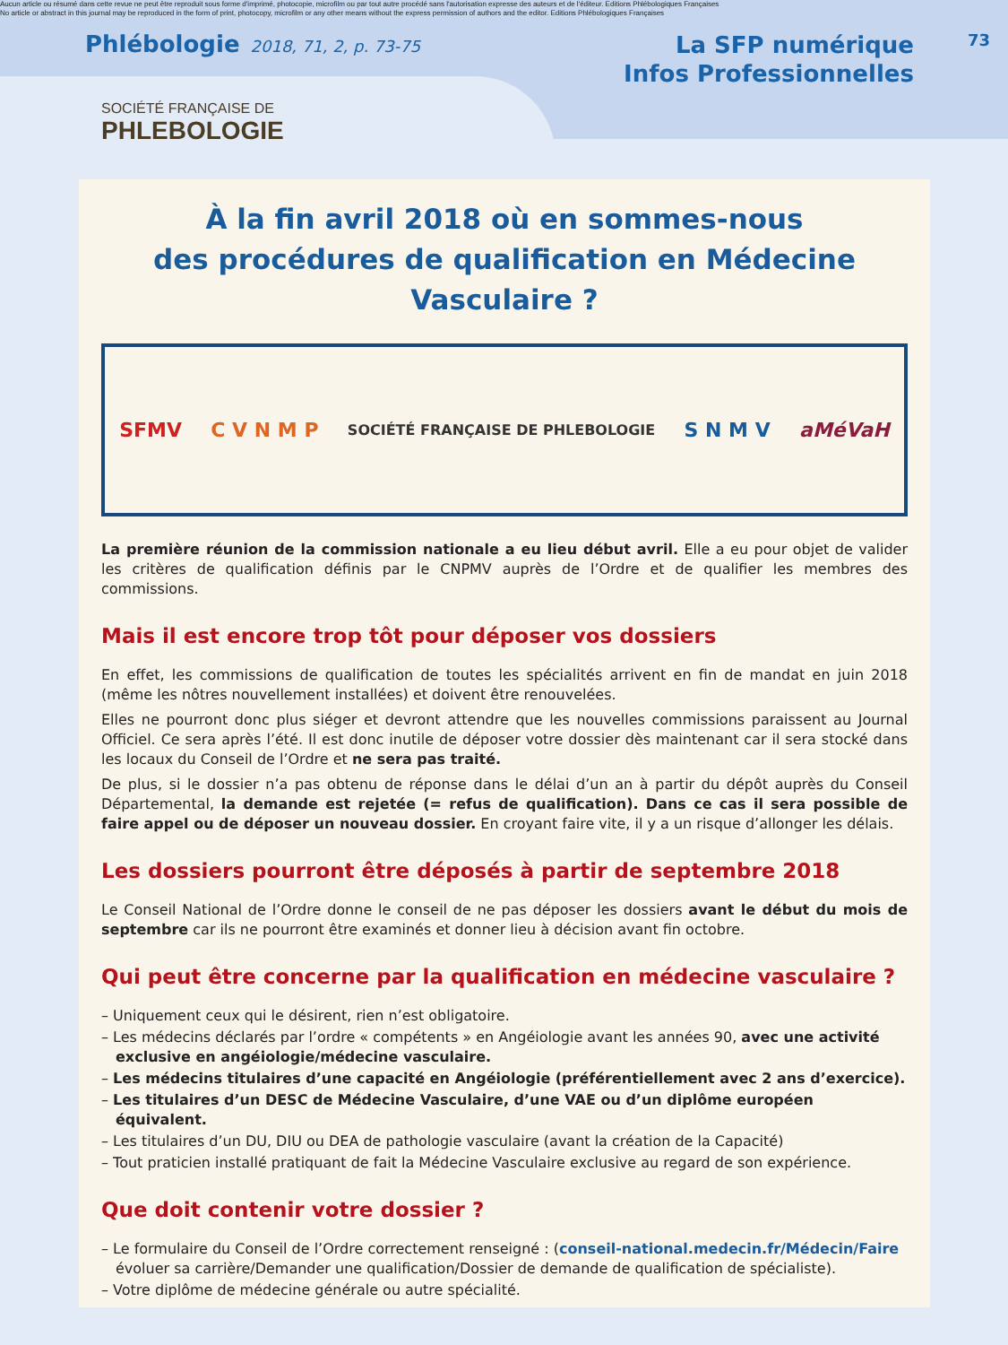Aucun article ou résumé dans cette revue ne peut être reproduit sous forme d'imprimé, photocopie, microfilm ou par tout autre procédé sans l'autorisation expresse des auteurs et de l'éditeur. Editions Phlébologiques Françaises
No article or abstract in this journal may be reproduced in the form of print, photocopy, microfilm or any other means without the express permission of authors and the editor. Editions Phlébologiques Françaises
Phlébologie 2018, 71, 2, p. 73-75
La SFP numérique
Infos Professionnelles
73
SOCIÉTÉ FRANÇAISE DE
PHLEBOLOGIE
À la fin avril 2018 où en sommes-nous
des procédures de qualification en Médecine Vasculaire ?
SFMV C V N M P SOCIÉTÉ FRANÇAISE DE PHLEBOLOGIE S N M V aMéVaH
La première réunion de la commission nationale a eu lieu début avril. Elle a eu pour objet de valider les critères de qualification définis par le CNPMV auprès de l’Ordre et de qualifier les membres des commissions.
Mais il est encore trop tôt pour déposer vos dossiers
En effet, les commissions de qualification de toutes les spécialités arrivent en fin de mandat en juin 2018 (même les nôtres nouvellement installées) et doivent être renouvelées.
Elles ne pourront donc plus siéger et devront attendre que les nouvelles commissions paraissent au Journal Officiel. Ce sera après l’été. Il est donc inutile de déposer votre dossier dès maintenant car il sera stocké dans les locaux du Conseil de l’Ordre et ne sera pas traité.
De plus, si le dossier n’a pas obtenu de réponse dans le délai d’un an à partir du dépôt auprès du Conseil Départemental, la demande est rejetée (= refus de qualification). Dans ce cas il sera possible de faire appel ou de déposer un nouveau dossier. En croyant faire vite, il y a un risque d’allonger les délais.
Les dossiers pourront être déposés à partir de septembre 2018
Le Conseil National de l’Ordre donne le conseil de ne pas déposer les dossiers avant le début du mois de septembre car ils ne pourront être examinés et donner lieu à décision avant fin octobre.
Qui peut être concerne par la qualification en médecine vasculaire ?
– Uniquement ceux qui le désirent, rien n’est obligatoire.
– Les médecins déclarés par l’ordre « compétents » en Angéiologie avant les années 90, avec une activité exclusive en angéiologie/médecine vasculaire.
– Les médecins titulaires d’une capacité en Angéiologie (préférentiellement avec 2 ans d’exercice).
– Les titulaires d’un DESC de Médecine Vasculaire, d’une VAE ou d’un diplôme européen équivalent.
– Les titulaires d’un DU, DIU ou DEA de pathologie vasculaire (avant la création de la Capacité)
– Tout praticien installé pratiquant de fait la Médecine Vasculaire exclusive au regard de son expérience.
Que doit contenir votre dossier ?
– Le formulaire du Conseil de l’Ordre correctement renseigné : (conseil-national.medecin.fr/Médecin/Faire évoluer sa carrière/Demander une qualification/Dossier de demande de qualification de spécialiste).
– Votre diplôme de médecine générale ou autre spécialité.